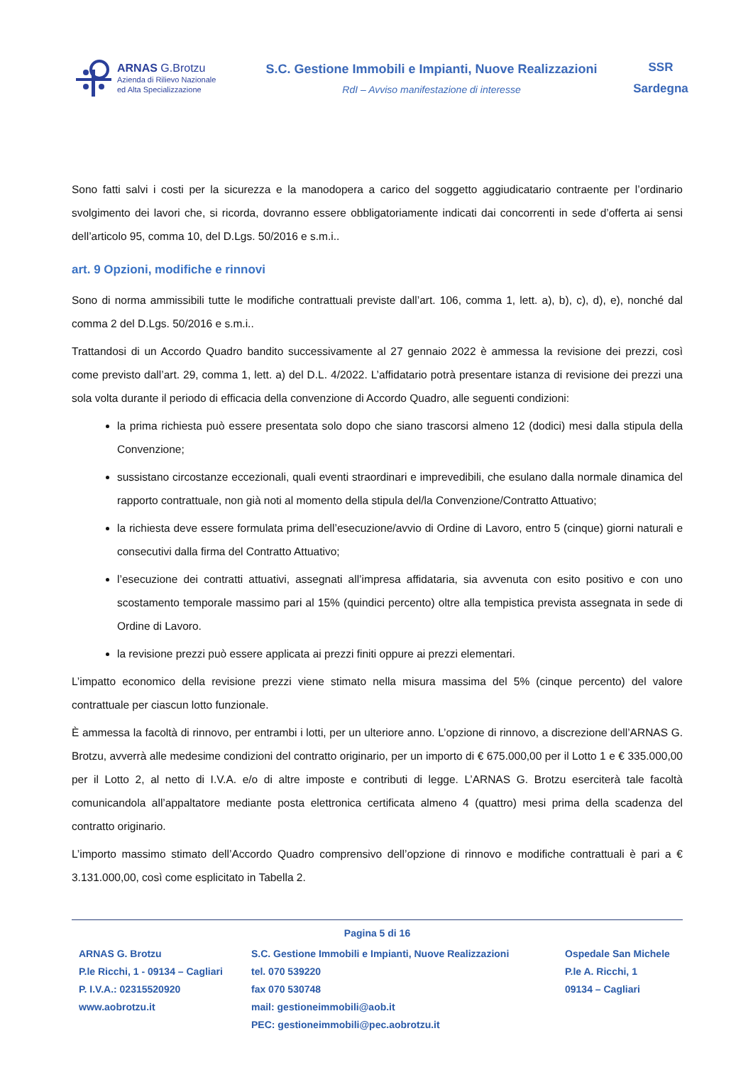ARNAS G.Brotzu
Azienda di Rilievo Nazionale
ed Alta Specializzazione
S.C. Gestione Immobili e Impianti, Nuove Realizzazioni
RdI – Avviso manifestazione di interesse
SSR
Sardegna
Sono fatti salvi i costi per la sicurezza e la manodopera a carico del soggetto aggiudicatario contraente per l’ordinario svolgimento dei lavori che, si ricorda, dovranno essere obbligatoriamente indicati dai concorrenti in sede d’offerta ai sensi dell’articolo 95, comma 10, del D.Lgs. 50/2016 e s.m.i..
art. 9 Opzioni, modifiche e rinnovi
Sono di norma ammissibili tutte le modifiche contrattuali previste dall’art. 106, comma 1, lett. a), b), c), d), e), nonché dal comma 2 del D.Lgs. 50/2016 e s.m.i..
Trattandosi di un Accordo Quadro bandito successivamente al 27 gennaio 2022 è ammessa la revisione dei prezzi, così come previsto dall’art. 29, comma 1, lett. a) del D.L. 4/2022. L’affidatario potrà presentare istanza di revisione dei prezzi una sola volta durante il periodo di efficacia della convenzione di Accordo Quadro, alle seguenti condizioni:
la prima richiesta può essere presentata solo dopo che siano trascorsi almeno 12 (dodici) mesi dalla stipula della Convenzione;
sussistano circostanze eccezionali, quali eventi straordinari e imprevedibili, che esulano dalla normale dinamica del rapporto contrattuale, non già noti al momento della stipula del/la Convenzione/Contratto Attuativo;
la richiesta deve essere formulata prima dell’esecuzione/avvio di Ordine di Lavoro, entro 5 (cinque) giorni naturali e consecutivi dalla firma del Contratto Attuativo;
l’esecuzione dei contratti attuativi, assegnati all’impresa affidataria, sia avvenuta con esito positivo e con uno scostamento temporale massimo pari al 15% (quindici percento) oltre alla tempistica prevista assegnata in sede di Ordine di Lavoro.
la revisione prezzi può essere applicata ai prezzi finiti oppure ai prezzi elementari.
L’impatto economico della revisione prezzi viene stimato nella misura massima del 5% (cinque percento) del valore contrattuale per ciascun lotto funzionale.
È ammessa la facoltà di rinnovo, per entrambi i lotti, per un ulteriore anno. L’opzione di rinnovo, a discrezione dell’ARNAS G. Brotzu, avverrà alle medesime condizioni del contratto originario, per un importo di € 675.000,00 per il Lotto 1 e € 335.000,00 per il Lotto 2, al netto di I.V.A. e/o di altre imposte e contributi di legge. L’ARNAS G. Brotzu eserciterà tale facoltà comunicandola all’appaltatore mediante posta elettronica certificata almeno 4 (quattro) mesi prima della scadenza del contratto originario.
L’importo massimo stimato dell’Accordo Quadro comprensivo dell’opzione di rinnovo e modifiche contrattuali è pari a € 3.131.000,00, così come esplicitato in Tabella 2.
Pagina 5 di 16
ARNAS G. Brotzu
P.le Ricchi, 1 - 09134 – Cagliari
P. I.V.A.: 02315520920
www.aobrotzu.it
S.C. Gestione Immobili e Impianti, Nuove Realizzazioni
tel. 070 539220
fax 070 530748
mail: gestioneimmobili@aob.it
PEC: gestioneimmobili@pec.aobrotzu.it
Ospedale San Michele
P.le A. Ricchi, 1
09134 – Cagliari